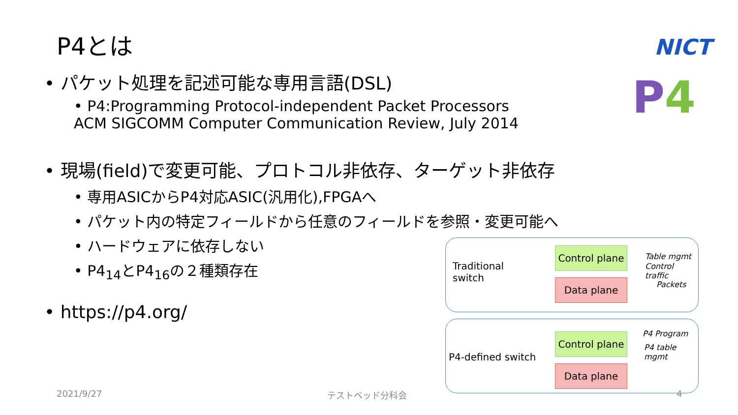P4とは NICT
P 4
• パケット処理を記述可能な専用言語(DSL)
• P4:Programming Protocol-independent Packet Processors
ACM SIGCOMM Computer Communication Review, July 2014
• 現場(field)で変更可能、プロトコル非依存、ターゲット非依存
• 専用ASICからP4対応ASIC(汎用化),FPGAへ
• パケット内の特定フィールドから任意のフィールドを参照・変更可能へ
• ハードウェアに依存しない
• P4<sub>14</sub>とP4<sub>16</sub>の２種類存在
• https://p4.org/
Traditional
switch
Control plane
Data plane
Table mgmt
Control traffic
Packets
P4-defined switch
Control plane
Data plane
P4 Program
P4 table mgmt
2021/9/27 テストベッド分科会 4